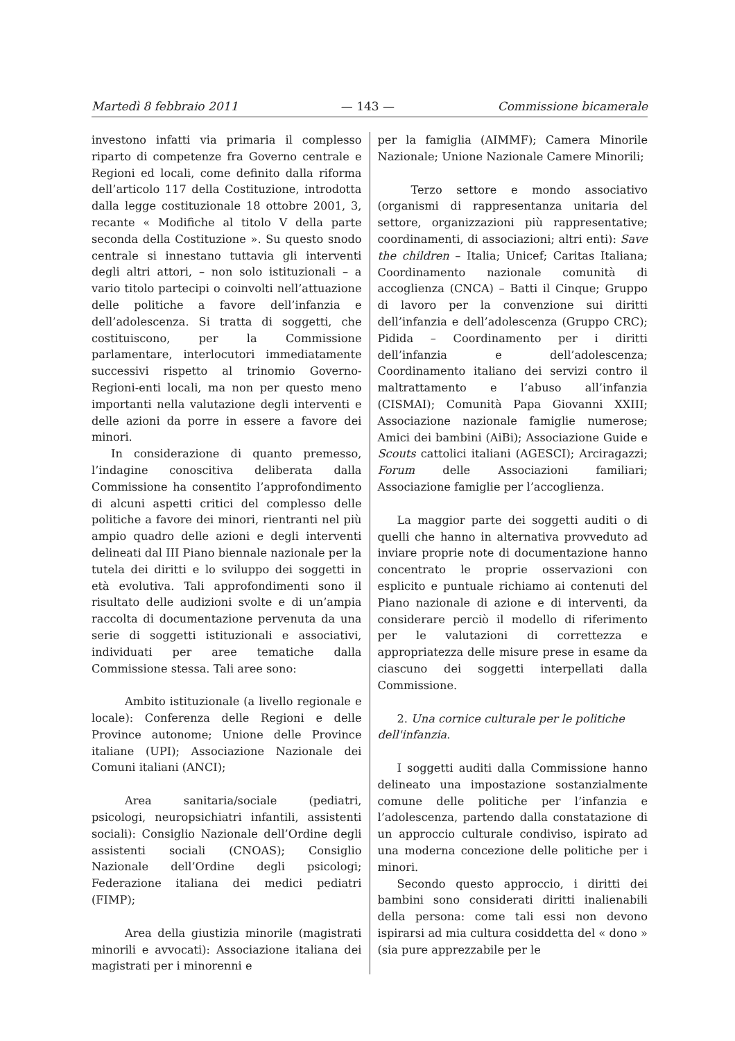Martedì 8 febbraio 2011 — 143 — Commissione bicamerale
investono infatti via primaria il complesso riparto di competenze fra Governo centrale e Regioni ed locali, come definito dalla riforma dell’articolo 117 della Costituzione, introdotta dalla legge costituzionale 18 ottobre 2001, 3, recante « Modifiche al titolo V della parte seconda della Costituzione ». Su questo snodo centrale si innestano tuttavia gli interventi degli altri attori, – non solo istituzionali – a vario titolo partecipi o coinvolti nell’attuazione delle politiche a favore dell’infanzia e dell’adolescenza. Si tratta di soggetti, che costituiscono, per la Commissione parlamentare, interlocutori immediatamente successivi rispetto al trinomio Governo-Regioni-enti locali, ma non per questo meno importanti nella valutazione degli interventi e delle azioni da porre in essere a favore dei minori.
In considerazione di quanto premesso, l’indagine conoscitiva deliberata dalla Commissione ha consentito l’approfondimento di alcuni aspetti critici del complesso delle politiche a favore dei minori, rientranti nel più ampio quadro delle azioni e degli interventi delineati dal III Piano biennale nazionale per la tutela dei diritti e lo sviluppo dei soggetti in età evolutiva. Tali approfondimenti sono il risultato delle audizioni svolte e di un’ampia raccolta di documentazione pervenuta da una serie di soggetti istituzionali e associativi, individuati per aree tematiche dalla Commissione stessa. Tali aree sono:
Ambito istituzionale (a livello regionale e locale): Conferenza delle Regioni e delle Province autonome; Unione delle Province italiane (UPI); Associazione Nazionale dei Comuni italiani (ANCI);
Area sanitaria/sociale (pediatri, psicologi, neuropsichiatri infantili, assistenti sociali): Consiglio Nazionale dell’Ordine degli assistenti sociali (CNOAS); Consiglio Nazionale dell’Ordine degli psicologi; Federazione italiana dei medici pediatri (FIMP);
Area della giustizia minorile (magistrati minorili e avvocati): Associazione italiana dei magistrati per i minorenni e
per la famiglia (AIMMF); Camera Minorile Nazionale; Unione Nazionale Camere Minorili;
Terzo settore e mondo associativo (organismi di rappresentanza unitaria del settore, organizzazioni più rappresentative; coordinamenti, di associazioni; altri enti): Save the children – Italia; Unicef; Caritas Italiana; Coordinamento nazionale comunità di accoglienza (CNCA) – Batti il Cinque; Gruppo di lavoro per la convenzione sui diritti dell’infanzia e dell’adolescenza (Gruppo CRC); Pidida – Coordinamento per i diritti dell’infanzia e dell’adolescenza; Coordinamento italiano dei servizi contro il maltrattamento e l’abuso all’infanzia (CISMAI); Comunità Papa Giovanni XXIII; Associazione nazionale famiglie numerose; Amici dei bambini (AiBi); Associazione Guide e Scouts cattolici italiani (AGESCI); Arciragazzi; Forum delle Associazioni familiari; Associazione famiglie per l’accoglienza.
La maggior parte dei soggetti auditi o di quelli che hanno in alternativa provveduto ad inviare proprie note di documentazione hanno concentrato le proprie osservazioni con esplicito e puntuale richiamo ai contenuti del Piano nazionale di azione e di interventi, da considerare perciò il modello di riferimento per le valutazioni di correttezza e appropriatezza delle misure prese in esame da ciascuno dei soggetti interpellati dalla Commissione.
2. Una cornice culturale per le politiche dell'infanzia.
I soggetti auditi dalla Commissione hanno delineato una impostazione sostanzialmente comune delle politiche per l’infanzia e l’adolescenza, partendo dalla constatazione di un approccio culturale condiviso, ispirato ad una moderna concezione delle politiche per i minori.
Secondo questo approccio, i diritti dei bambini sono considerati diritti inalienabili della persona: come tali essi non devono ispirarsi ad mia cultura cosiddetta del « dono » (sia pure apprezzabile per le